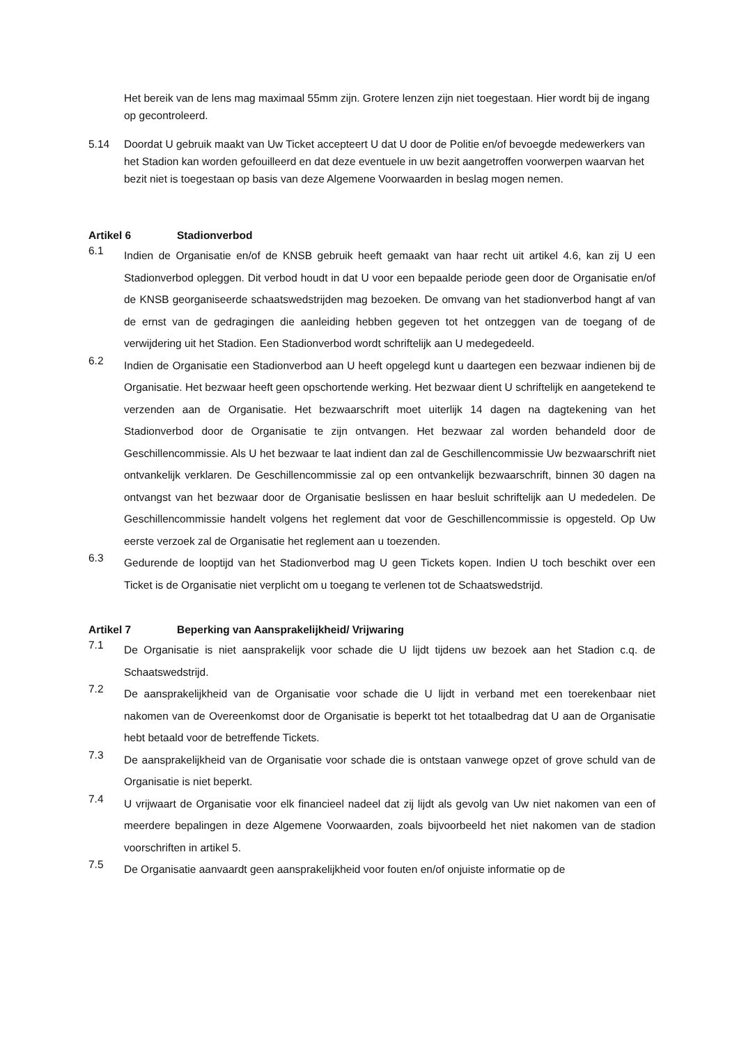Het bereik van de lens mag maximaal 55mm zijn. Grotere lenzen zijn niet toegestaan. Hier wordt bij de ingang op gecontroleerd.
5.14 Doordat U gebruik maakt van Uw Ticket accepteert U dat U door de Politie en/of bevoegde medewerkers van het Stadion kan worden gefouilleerd en dat deze eventuele in uw bezit aangetroffen voorwerpen waarvan het bezit niet is toegestaan op basis van deze Algemene Voorwaarden in beslag mogen nemen.
Artikel 6 Stadionverbod
6.1
Indien de Organisatie en/of de KNSB gebruik heeft gemaakt van haar recht uit artikel 4.6, kan zij U een Stadionverbod opleggen. Dit verbod houdt in dat U voor een bepaalde periode geen door de Organisatie en/of de KNSB georganiseerde schaatswedstrijden mag bezoeken. De omvang van het stadionverbod hangt af van de ernst van de gedragingen die aanleiding hebben gegeven tot het ontzeggen van de toegang of de verwijdering uit het Stadion. Een Stadionverbod wordt schriftelijk aan U medegedeeld.
6.2
Indien de Organisatie een Stadionverbod aan U heeft opgelegd kunt u daartegen een bezwaar indienen bij de Organisatie. Het bezwaar heeft geen opschortende werking. Het bezwaar dient U schriftelijk en aangetekend te verzenden aan de Organisatie. Het bezwaarschrift moet uiterlijk 14 dagen na dagtekening van het Stadionverbod door de Organisatie te zijn ontvangen. Het bezwaar zal worden behandeld door de Geschillencommissie. Als U het bezwaar te laat indient dan zal de Geschillencommissie Uw bezwaarschrift niet ontvankelijk verklaren. De Geschillencommissie zal op een ontvankelijk bezwaarschrift, binnen 30 dagen na ontvangst van het bezwaar door de Organisatie beslissen en haar besluit schriftelijk aan U mededelen. De Geschillencommissie handelt volgens het reglement dat voor de Geschillencommissie is opgesteld. Op Uw eerste verzoek zal de Organisatie het reglement aan u toezenden.
6.3
Gedurende de looptijd van het Stadionverbod mag U geen Tickets kopen. Indien U toch beschikt over een Ticket is de Organisatie niet verplicht om u toegang te verlenen tot de Schaatswedstrijd.
Artikel 7 Beperking van Aansprakelijkheid/ Vrijwaring
7.1
De Organisatie is niet aansprakelijk voor schade die U lijdt tijdens uw bezoek aan het Stadion c.q. de Schaatswedstrijd.
7.2
De aansprakelijkheid van de Organisatie voor schade die U lijdt in verband met een toerekenbaar niet nakomen van de Overeenkomst door de Organisatie is beperkt tot het totaalbedrag dat U aan de Organisatie hebt betaald voor de betreffende Tickets.
7.3
De aansprakelijkheid van de Organisatie voor schade die is ontstaan vanwege opzet of grove schuld van de Organisatie is niet beperkt.
7.4
U vrijwaart de Organisatie voor elk financieel nadeel dat zij lijdt als gevolg van Uw niet nakomen van een of meerdere bepalingen in deze Algemene Voorwaarden, zoals bijvoorbeeld het niet nakomen van de stadion voorschriften in artikel 5.
7.5
De Organisatie aanvaardt geen aansprakelijkheid voor fouten en/of onjuiste informatie op de